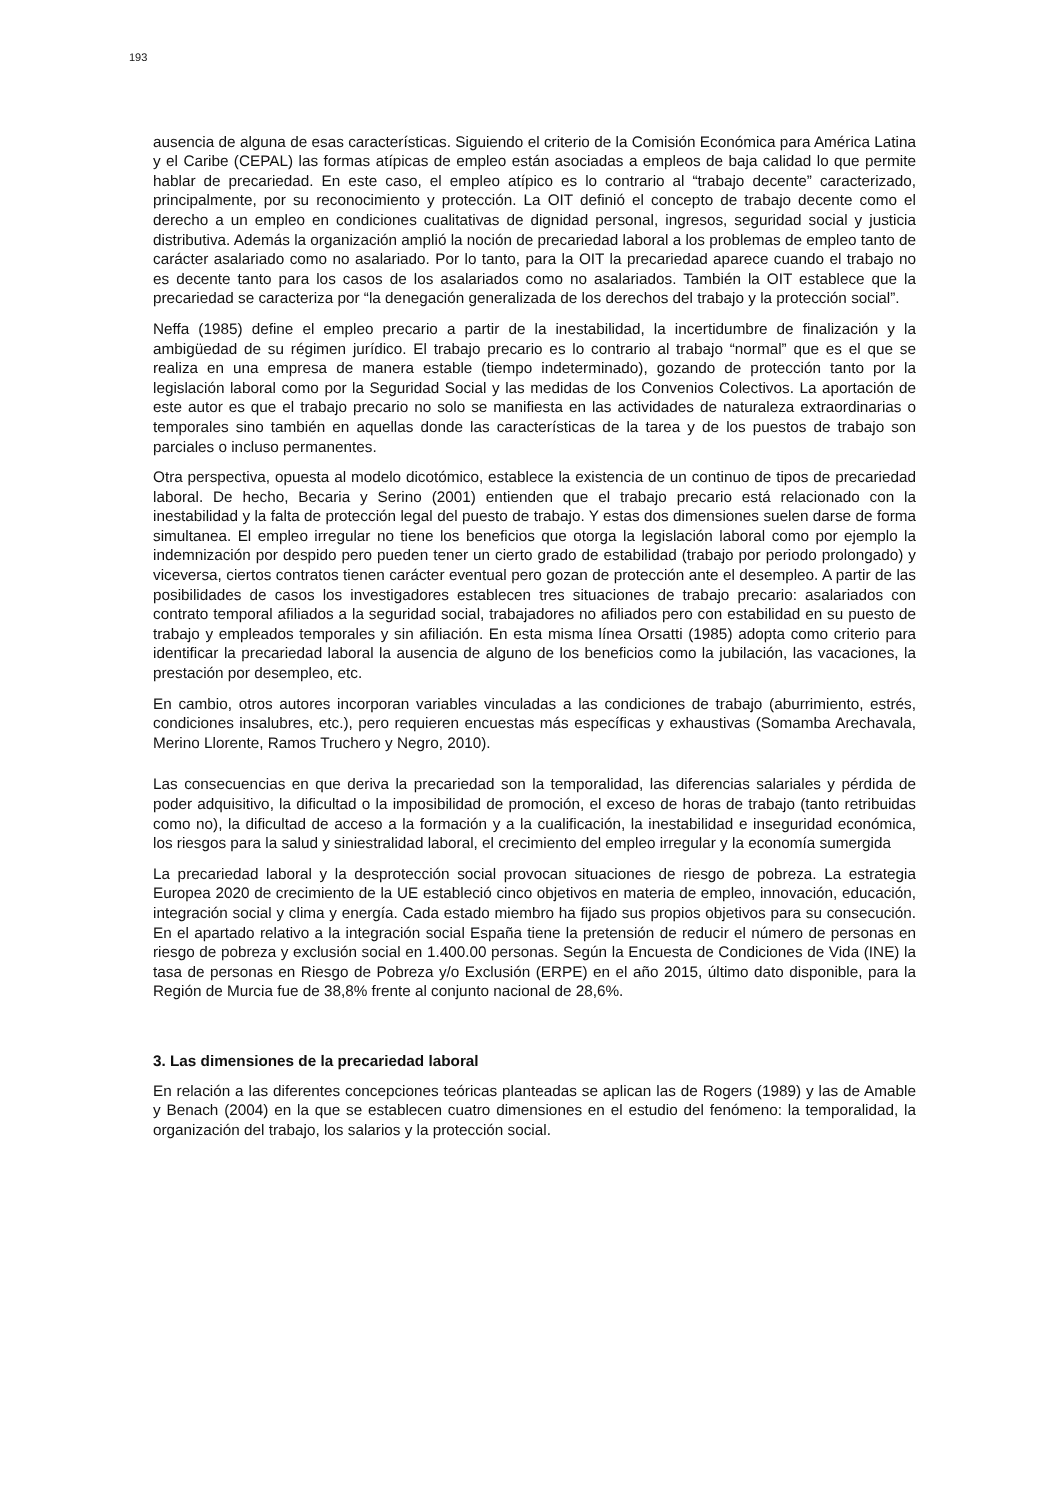193
ausencia de alguna de esas características. Siguiendo el criterio de la Comisión Económica para América Latina y el Caribe (CEPAL) las formas atípicas de empleo están asociadas a empleos de baja calidad lo que permite hablar de precariedad. En este caso, el empleo atípico es lo contrario al “trabajo decente” caracterizado, principalmente, por su reconocimiento y protección. La OIT definió el concepto de trabajo decente como el derecho a un empleo en condiciones cualitativas de dignidad personal, ingresos, seguridad social y justicia distributiva. Además la organización amplió la noción de precariedad laboral a los problemas de empleo tanto de carácter asalariado como no asalariado. Por lo tanto, para la OIT la precariedad aparece cuando el trabajo no es decente tanto para los casos de los asalariados como no asalariados. También la OIT establece que la precariedad se caracteriza por “la denegación generalizada de los derechos del trabajo y la protección social”.
Neffa (1985) define el empleo precario a partir de la inestabilidad, la incertidumbre de finalización y la ambigüedad de su régimen jurídico. El trabajo precario es lo contrario al trabajo “normal” que es el que se realiza en una empresa de manera estable (tiempo indeterminado), gozando de protección tanto por la legislación laboral como por la Seguridad Social y las medidas de los Convenios Colectivos. La aportación de este autor es que el trabajo precario no solo se manifiesta en las actividades de naturaleza extraordinarias o temporales sino también en aquellas donde las características de la tarea y de los puestos de trabajo son parciales o incluso permanentes.
Otra perspectiva, opuesta al modelo dicotómico, establece la existencia de un continuo de tipos de precariedad laboral. De hecho, Becaria y Serino (2001) entienden que el trabajo precario está relacionado con la inestabilidad y la falta de protección legal del puesto de trabajo. Y estas dos dimensiones suelen darse de forma simultanea. El empleo irregular no tiene los beneficios que otorga la legislación laboral como por ejemplo la indemnización por despido pero pueden tener un cierto grado de estabilidad (trabajo por periodo prolongado) y viceversa, ciertos contratos tienen carácter eventual pero gozan de protección ante el desempleo. A partir de las posibilidades de casos los investigadores establecen tres situaciones de trabajo precario: asalariados con contrato temporal afiliados a la seguridad social, trabajadores no afiliados pero con estabilidad en su puesto de trabajo y empleados temporales y sin afiliación. En esta misma línea Orsatti (1985) adopta como criterio para identificar la precariedad laboral la ausencia de alguno de los beneficios como la jubilación, las vacaciones, la prestación por desempleo, etc.
En cambio, otros autores incorporan variables vinculadas a las condiciones de trabajo (aburrimiento, estrés, condiciones insalubres, etc.), pero requieren encuestas más específicas y exhaustivas (Somamba Arechavala, Merino Llorente, Ramos Truchero y Negro, 2010).
Las consecuencias en que deriva la precariedad son la temporalidad, las diferencias salariales y pérdida de poder adquisitivo, la dificultad o la imposibilidad de promoción, el exceso de horas de trabajo (tanto retribuidas como no), la dificultad de acceso a la formación y a la cualificación, la inestabilidad e inseguridad económica, los riesgos para la salud y siniestralidad laboral, el crecimiento del empleo irregular y la economía sumergida
La precariedad laboral y la desprotección social provocan situaciones de riesgo de pobreza. La estrategia Europea 2020 de crecimiento de la UE estableció cinco objetivos en materia de empleo, innovación, educación, integración social y clima y energía. Cada estado miembro ha fijado sus propios objetivos para su consecución. En el apartado relativo a la integración social España tiene la pretensión de reducir el número de personas en riesgo de pobreza y exclusión social en 1.400.00 personas. Según la Encuesta de Condiciones de Vida (INE) la tasa de personas en Riesgo de Pobreza y/o Exclusión (ERPE) en el año 2015, último dato disponible, para la Región de Murcia fue de 38,8% frente al conjunto nacional de 28,6%.
3. Las dimensiones de la precariedad laboral
En relación a las diferentes concepciones teóricas planteadas se aplican las de Rogers (1989) y las de Amable y Benach (2004) en la que se establecen cuatro dimensiones en el estudio del fenómeno: la temporalidad, la organización del trabajo, los salarios y la protección social.